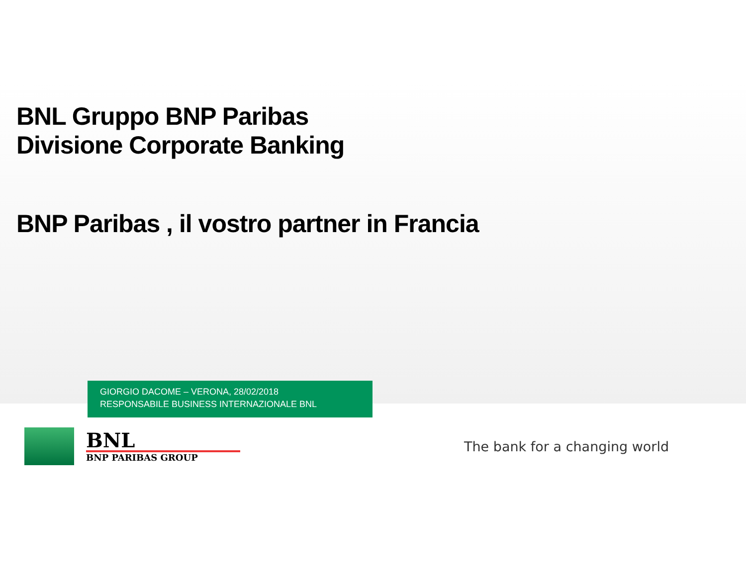BNL Gruppo BNP Paribas
Divisione Corporate Banking
BNP Paribas , il vostro partner in Francia
GIORGIO DACOME – VERONA, 28/02/2018
RESPONSABILE BUSINESS INTERNAZIONALE BNL
BNL
BNP PARIBAS GROUP
The bank for a changing world